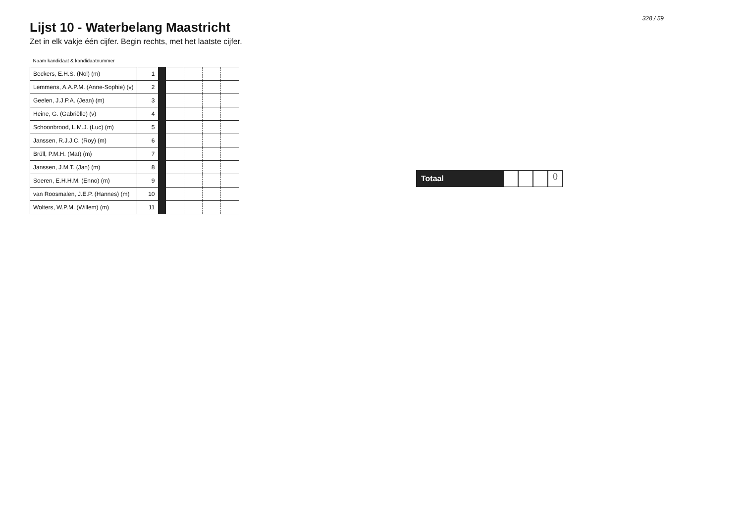Lijst 10 - Waterbelang Maastricht
Zet in elk vakje één cijfer. Begin rechts, met het laatste cijfer.
| Naam kandidaat & kandidaatnummer | | | | | | |
| --- | --- | --- | --- | --- | --- | --- |
| Beckers, E.H.S. (Nol) (m) | 1 | | | | | |
| Lemmens, A.A.P.M. (Anne-Sophie) (v) | 2 | | | | | |
| Geelen, J.J.P.A. (Jean) (m) | 3 | | | | | |
| Heine, G. (Gabriëlle) (v) | 4 | | | | | |
| Schoonbrood, L.M.J. (Luc) (m) | 5 | | | | | |
| Janssen, R.J.J.C. (Roy) (m) | 6 | | | | | |
| Brüll, P.M.H. (Mat) (m) | 7 | | | | | |
| Janssen, J.M.T. (Jan) (m) | 8 | | | | | |
| Soeren, E.H.H.M. (Enno) (m) | 9 | | | | | |
| van Roosmalen, J.E.P. (Hannes) (m) | 10 | | | | | |
| Wolters, W.P.M. (Willem) (m) | 11 | | | | | |
328 / 59
Totaal
0